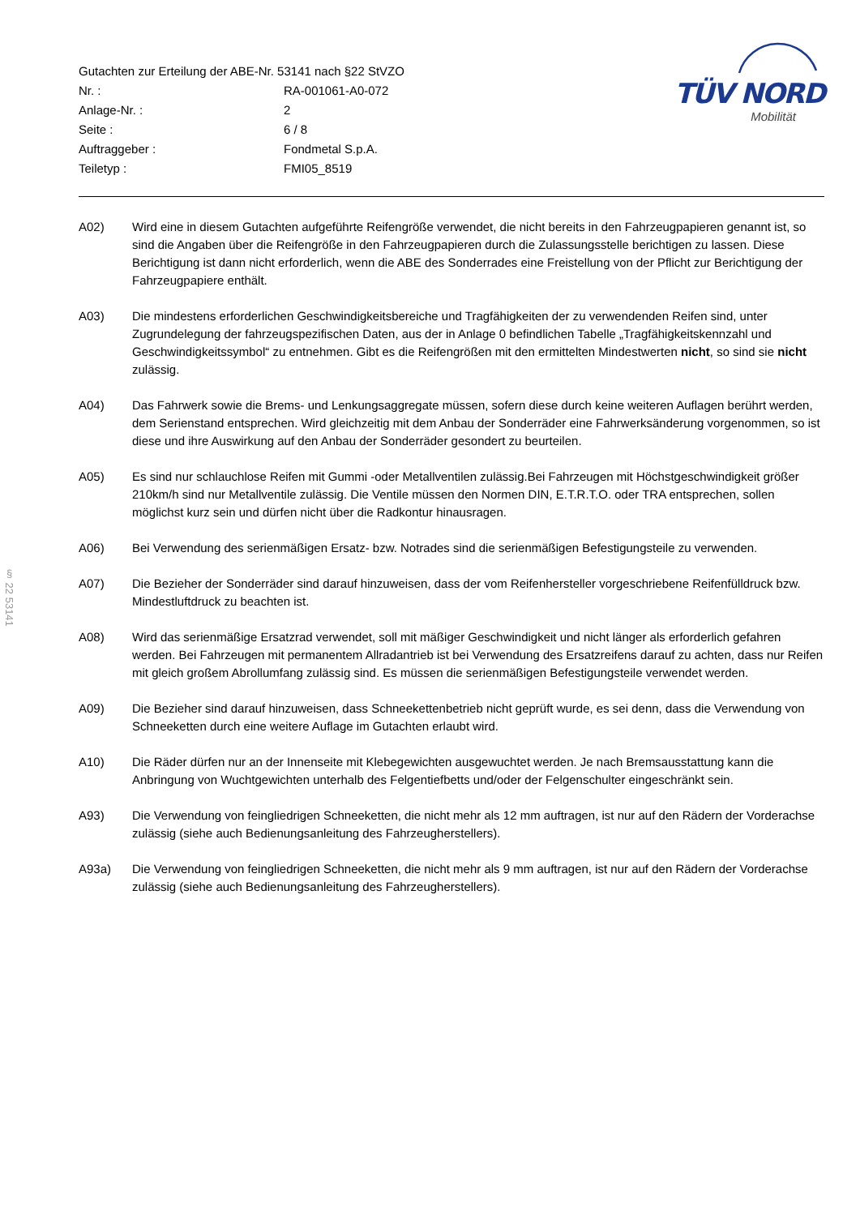§ 22 53141
| Gutachten zur Erteilung der ABE-Nr. 53141 nach §22 StVZO | |
| Nr. : | RA-001061-A0-072 |
| Anlage-Nr. : | 2 |
| Seite : | 6 / 8 |
| Auftraggeber : | Fondmetal S.p.A. |
| Teiletyp : | FMI05_8519 |
TÜV NORD
Mobilität
A02) Wird eine in diesem Gutachten aufgeführte Reifengröße verwendet, die nicht bereits in den Fahrzeugpapieren genannt ist, so sind die Angaben über die Reifengröße in den Fahrzeugpapieren durch die Zulassungsstelle berichtigen zu lassen. Diese Berichtigung ist dann nicht erforderlich, wenn die ABE des Sonderrades eine Freistellung von der Pflicht zur Berichtigung der Fahrzeugpapiere enthält.
A03) Die mindestens erforderlichen Geschwindigkeitsbereiche und Tragfähigkeiten der zu verwendenden Reifen sind, unter Zugrundelegung der fahrzeugspezifischen Daten, aus der in Anlage 0 befindlichen Tabelle „Tragfähigkeitskennzahl und Geschwindigkeitssymbol“ zu entnehmen. Gibt es die Reifengrößen mit den ermittelten Mindestwerten nicht, so sind sie nicht zulässig.
A04) Das Fahrwerk sowie die Brems- und Lenkungsaggregate müssen, sofern diese durch keine weiteren Auflagen berührt werden, dem Serienstand entsprechen. Wird gleichzeitig mit dem Anbau der Sonderräder eine Fahrwerksänderung vorgenommen, so ist diese und ihre Auswirkung auf den Anbau der Sonderräder gesondert zu beurteilen.
A05) Es sind nur schlauchlose Reifen mit Gummi -oder Metallventilen zulässig.Bei Fahrzeugen mit Höchstgeschwindigkeit größer 210km/h sind nur Metallventile zulässig. Die Ventile müssen den Normen DIN, E.T.R.T.O. oder TRA entsprechen, sollen möglichst kurz sein und dürfen nicht über die Radkontur hinausragen.
A06) Bei Verwendung des serienmäßigen Ersatz- bzw. Notrades sind die serienmäßigen Befestigungsteile zu verwenden.
A07) Die Bezieher der Sonderräder sind darauf hinzuweisen, dass der vom Reifenhersteller vorgeschriebene Reifenfülldruck bzw. Mindestluftdruck zu beachten ist.
A08) Wird das serienmäßige Ersatzrad verwendet, soll mit mäßiger Geschwindigkeit und nicht länger als erforderlich gefahren werden. Bei Fahrzeugen mit permanentem Allradantrieb ist bei Verwendung des Ersatzreifens darauf zu achten, dass nur Reifen mit gleich großem Abrollumfang zulässig sind. Es müssen die serienmäßigen Befestigungsteile verwendet werden.
A09) Die Bezieher sind darauf hinzuweisen, dass Schneekettenbetrieb nicht geprüft wurde, es sei denn, dass die Verwendung von Schneeketten durch eine weitere Auflage im Gutachten erlaubt wird.
A10) Die Räder dürfen nur an der Innenseite mit Klebegewichten ausgewuchtet werden. Je nach Bremsausstattung kann die Anbringung von Wuchtgewichten unterhalb des Felgentiefbetts und/oder der Felgenschulter eingeschränkt sein.
A93) Die Verwendung von feingliedrigen Schneeketten, die nicht mehr als 12 mm auftragen, ist nur auf den Rädern der Vorderachse zulässig (siehe auch Bedienungsanleitung des Fahrzeugherstellers).
A93a) Die Verwendung von feingliedrigen Schneeketten, die nicht mehr als 9 mm auftragen, ist nur auf den Rädern der Vorderachse zulässig (siehe auch Bedienungsanleitung des Fahrzeugherstellers).